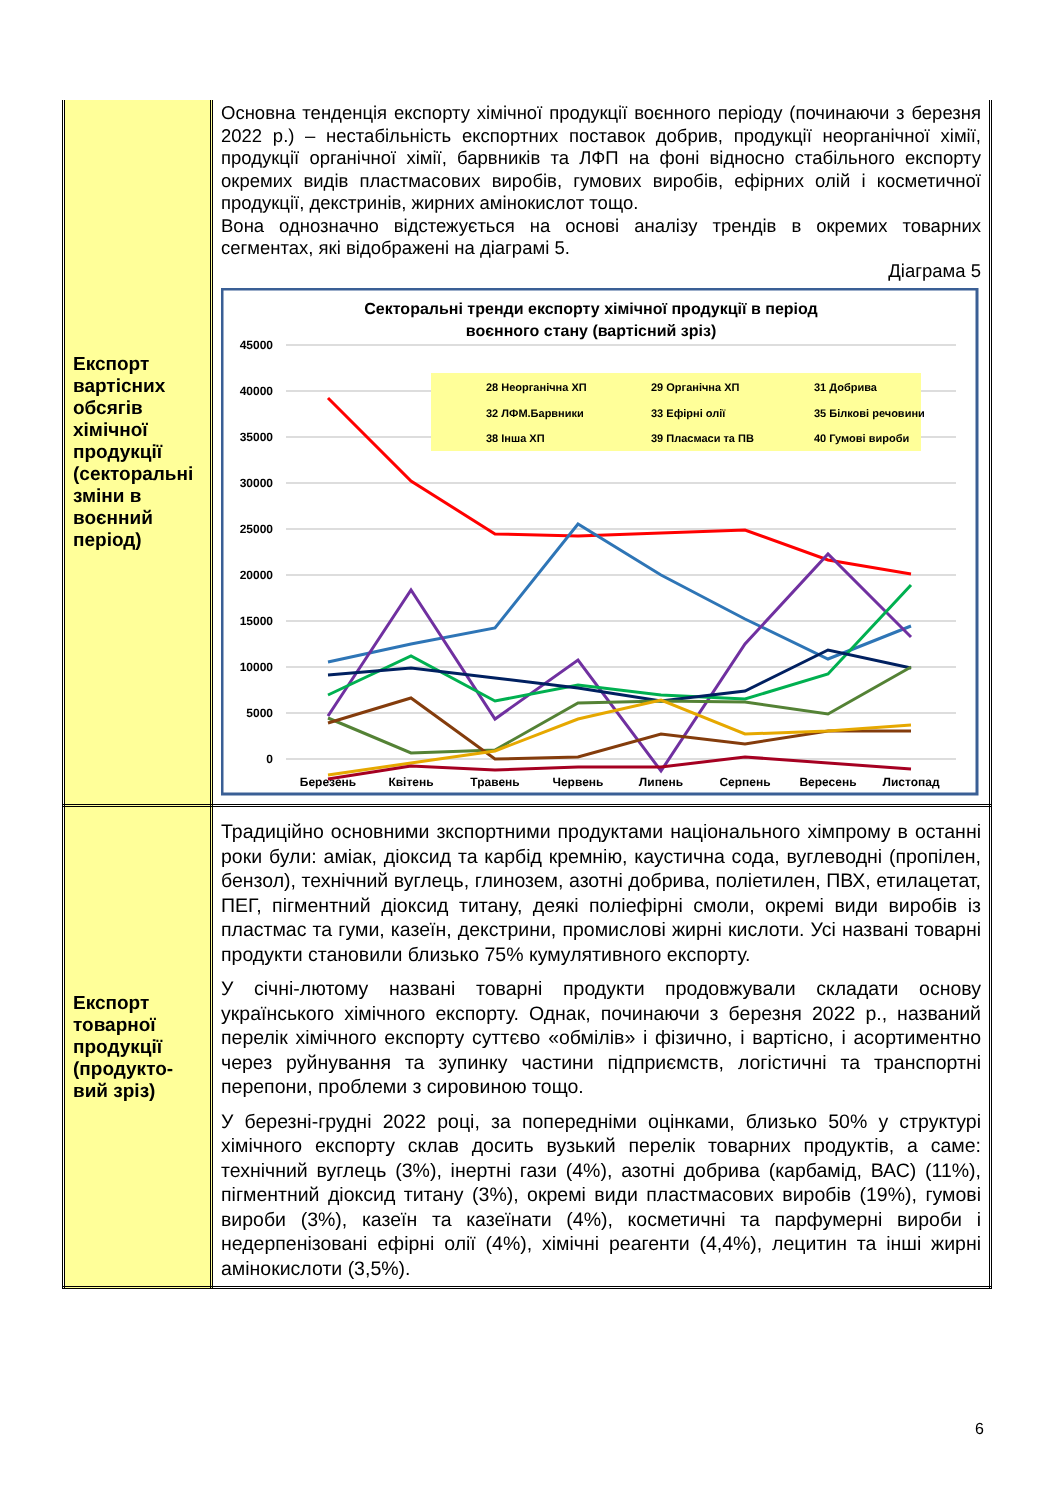| Експорт вартісних обсягів хімічної продукції (секторальні зміни в воєнний період) | Основна тенденція експорту хімічної продукції воєнного періоду (починаючи з березня 2022 р.) – нестабільність експортних поставок добрив, продукції неорганічної хімії, продукції органічної хімії, барвників та ЛФП на фоні відносно стабільного експорту окремих видів пластмасових виробів, гумових виробів, ефірних олій і косметичної продукції, декстринів, жирних амінокислот тощо. Вона однозначно відстежується на основі аналізу трендів в окремих товарних сегментах, які відображені на діаграмі 5. Діаграма 5 Секторальні тренди експорту хімічної продукції в період воєнного стану (вартісний зріз) 45000 40000 35000 30000 25000 20000 15000 10000 5000 0 Березень Квітень Травень Червень Липень Серпень Вересень Листопад 28 Неорганічна ХП 29 Органічна ХП 31 Добрива 32 ЛФМ.Барвники 33 Ефірні олії 35 Білкові речовини 38 Інша ХП 39 Пласмаси та ПВ 40 Гумові вироби |
| Експорт товарної продукції (продукто-вий зріз) | Традиційно основними зкспортними продуктами національного хімпрому в останні роки були: аміак, діоксид та карбід кремнію, каустична сода, вуглеводні (пропілен, бензол), технічний вуглець, глинозем, азотні добрива, поліетилен, ПВХ, етилацетат, ПЕГ, пігментний діоксид титану, деякі поліефірні смоли, окремі види виробів із пластмас та гуми, казеїн, декстрини, промислові жирні кислоти. Усі названі товарні продукти становили близько 75% кумулятивного експорту. У січні-лютому названі товарні продукти продовжували складати основу українського хімічного експорту. Однак, починаючи з березня 2022 р., названий перелік хімічного експорту суттєво «обмілів» і фізично, і вартісно, і асортиментно через руйнування та зупинку частини підприємств, логістичні та транспортні перепони, проблеми з сировиною тощо. У березні-грудні 2022 році, за попередніми оцінками, близько 50% у структурі хімічного експорту склав досить вузький перелік товарних продуктів, а саме: технічний вуглець (3%), інертні гази (4%), азотні добрива (карбамід, ВАС) (11%), пігментний діоксид титану (3%), окремі види пластмасових виробів (19%), гумові вироби (3%), казеїн та казеїнати (4%), косметичні та парфумерні вироби і недерпенізовані ефірні олії (4%), хімічні реагенти (4,4%), лецитин та інші жирні амінокислоти (3,5%). |
6